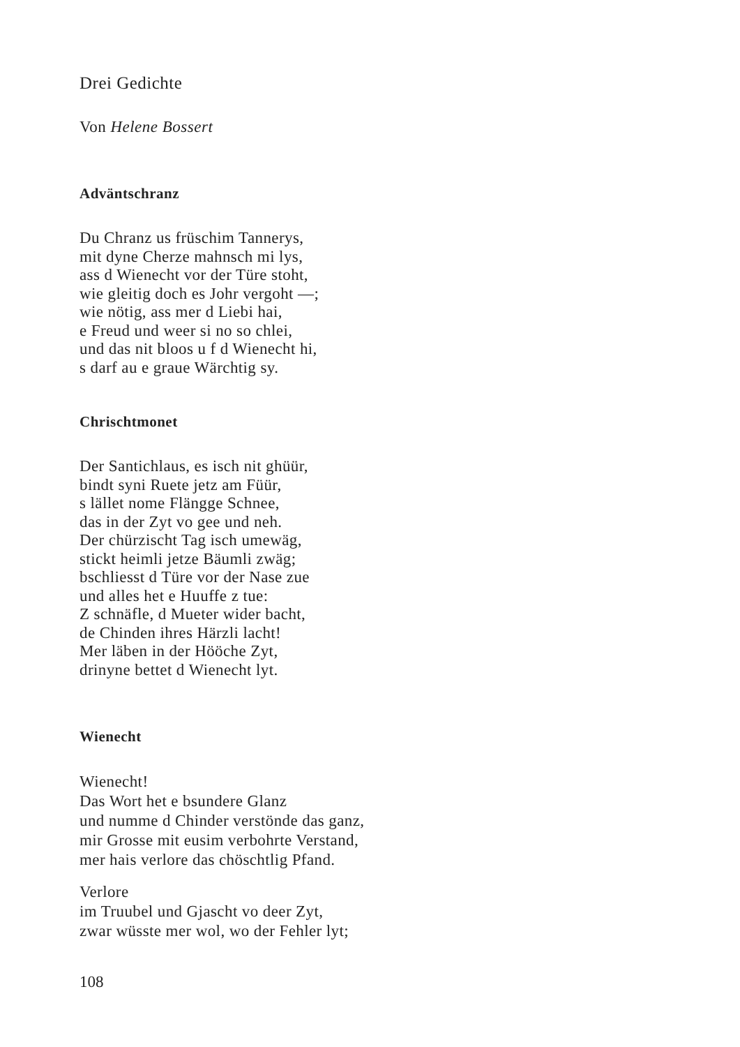Drei Gedichte
Von Helene Bossert
Adväntschranz
Du Chranz us früschim Tannerys,
mit dyne Cherze mahnsch mi lys,
ass d Wienecht vor der Türe stoht,
wie gleitig doch es Johr vergoht —;
wie nötig, ass mer d Liebi hai,
e Freud und weer si no so chlei,
und das nit bloos u f d Wienecht hi,
s darf au e graue Wärchtig sy.
Chrischtmonet
Der Santichlaus, es isch nit ghüür,
bindt syni Ruete jetz am Füür,
s lället nome Flängge Schnee,
das in der Zyt vo gee und neh.
Der chürzischt Tag isch umewäg,
stickt heimli jetze Bäumli zwäg;
bschliesst d Türe vor der Nase zue
und alles het e Huuffe z tue:
Z schnäfle, d Mueter wider bacht,
de Chinden ihres Härzli lacht!
Mer läben in der Hööche Zyt,
drinyne bettet d Wienecht lyt.
Wienecht
Wienecht!
Das Wort het e bsundere Glanz
und numme d Chinder verstönde das ganz,
mir Grosse mit eusim verbohrte Verstand,
mer hais verlore das chöschtlig Pfand.
Verlore
im Truubel und Gjascht vo deer Zyt,
zwar wüsste mer wol, wo der Fehler lyt;
108